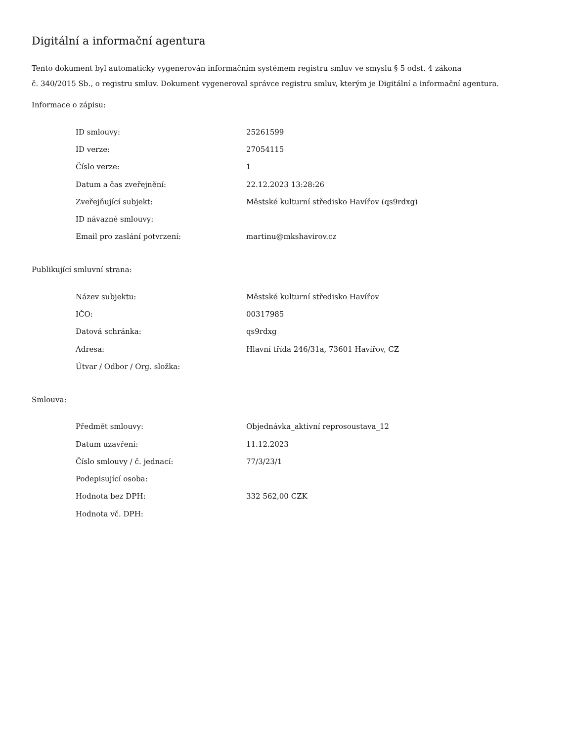Digitální a informační agentura
Tento dokument byl automaticky vygenerován informačním systémem registru smluv ve smyslu § 5 odst. 4 zákona
č. 340/2015 Sb., o registru smluv. Dokument vygeneroval správce registru smluv, kterým je Digitální a informační agentura.
Informace o zápisu:
| ID smlouvy: | 25261599 |
| ID verze: | 27054115 |
| Číslo verze: | 1 |
| Datum a čas zveřejnění: | 22.12.2023 13:28:26 |
| Zveřejňující subjekt: | Městské kulturní středisko Havířov (qs9rdxg) |
| ID návazné smlouvy: | |
| Email pro zaslání potvrzení: | martinu@mkshavirov.cz |
Publikující smluvní strana:
| Název subjektu: | Městské kulturní středisko Havířov |
| IČO: | 00317985 |
| Datová schránka: | qs9rdxg |
| Adresa: | Hlavní třída 246/31a, 73601 Havířov, CZ |
| Útvar / Odbor / Org. složka: | |
Smlouva:
| Předmět smlouvy: | Objednávka_aktivní reprosoustava_12 |
| Datum uzavření: | 11.12.2023 |
| Číslo smlouvy / č. jednací: | 77/3/23/1 |
| Podepisující osoba: | |
| Hodnota bez DPH: | 332 562,00 CZK |
| Hodnota vč. DPH: | |